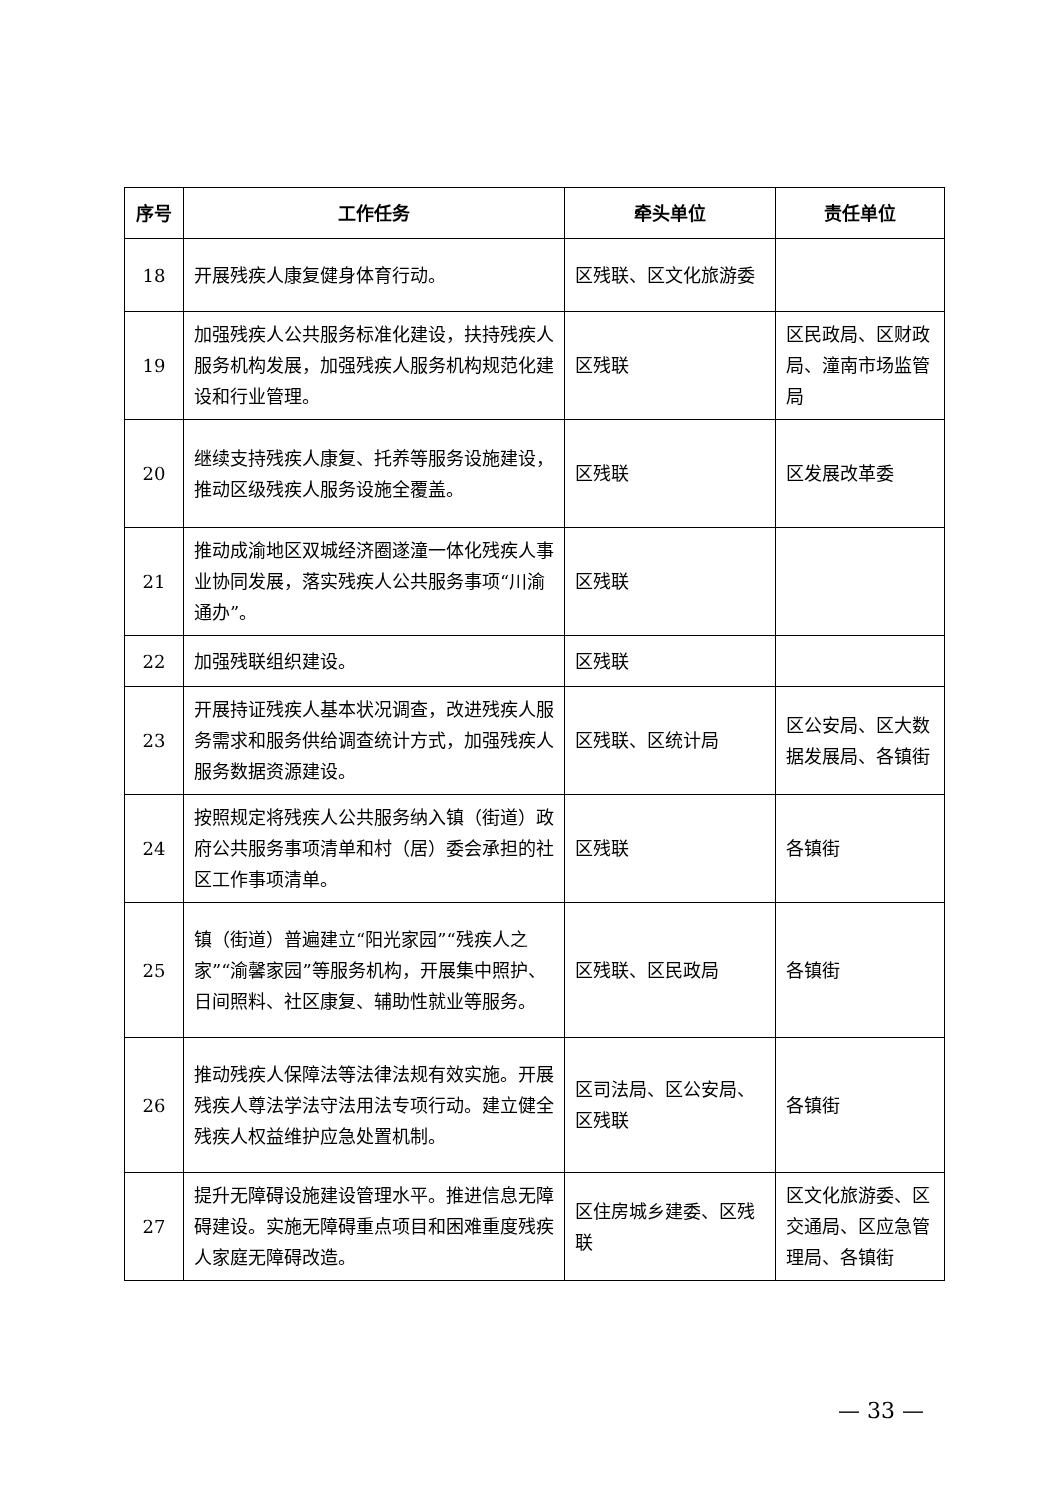| 序号 | 工作任务 | 牵头单位 | 责任单位 |
| --- | --- | --- | --- |
| 18 | 开展残疾人康复健身体育行动。 | 区残联、区文化旅游委 | |
| 19 | 加强残疾人公共服务标准化建设，扶持残疾人服务机构发展，加强残疾人服务机构规范化建设和行业管理。 | 区残联 | 区民政局、区财政局、潼南市场监管局 |
| 20 | 继续支持残疾人康复、托养等服务设施建设，推动区级残疾人服务设施全覆盖。 | 区残联 | 区发展改革委 |
| 21 | 推动成渝地区双城经济圈遂潼一体化残疾人事业协同发展，落实残疾人公共服务事项“川渝通办”。 | 区残联 | |
| 22 | 加强残联组织建设。 | 区残联 | |
| 23 | 开展持证残疾人基本状况调查，改进残疾人服务需求和服务供给调查统计方式，加强残疾人服务数据资源建设。 | 区残联、区统计局 | 区公安局、区大数据发展局、各镇街 |
| 24 | 按照规定将残疾人公共服务纳入镇（街道）政府公共服务事项清单和村（居）委会承担的社区工作事项清单。 | 区残联 | 各镇街 |
| 25 | 镇（街道）普遍建立“阳光家园”“残疾人之家”“渝馨家园”等服务机构，开展集中照护、日间照料、社区康复、辅助性就业等服务。 | 区残联、区民政局 | 各镇街 |
| 26 | 推动残疾人保障法等法律法规有效实施。开展残疾人尊法学法守法用法专项行动。建立健全残疾人权益维护应急处置机制。 | 区司法局、区公安局、区残联 | 各镇街 |
| 27 | 提升无障碍设施建设管理水平。推进信息无障碍建设。实施无障碍重点项目和困难重度残疾人家庭无障碍改造。 | 区住房城乡建委、区残联 | 区文化旅游委、区交通局、区应急管理局、各镇街 |
— 33 —